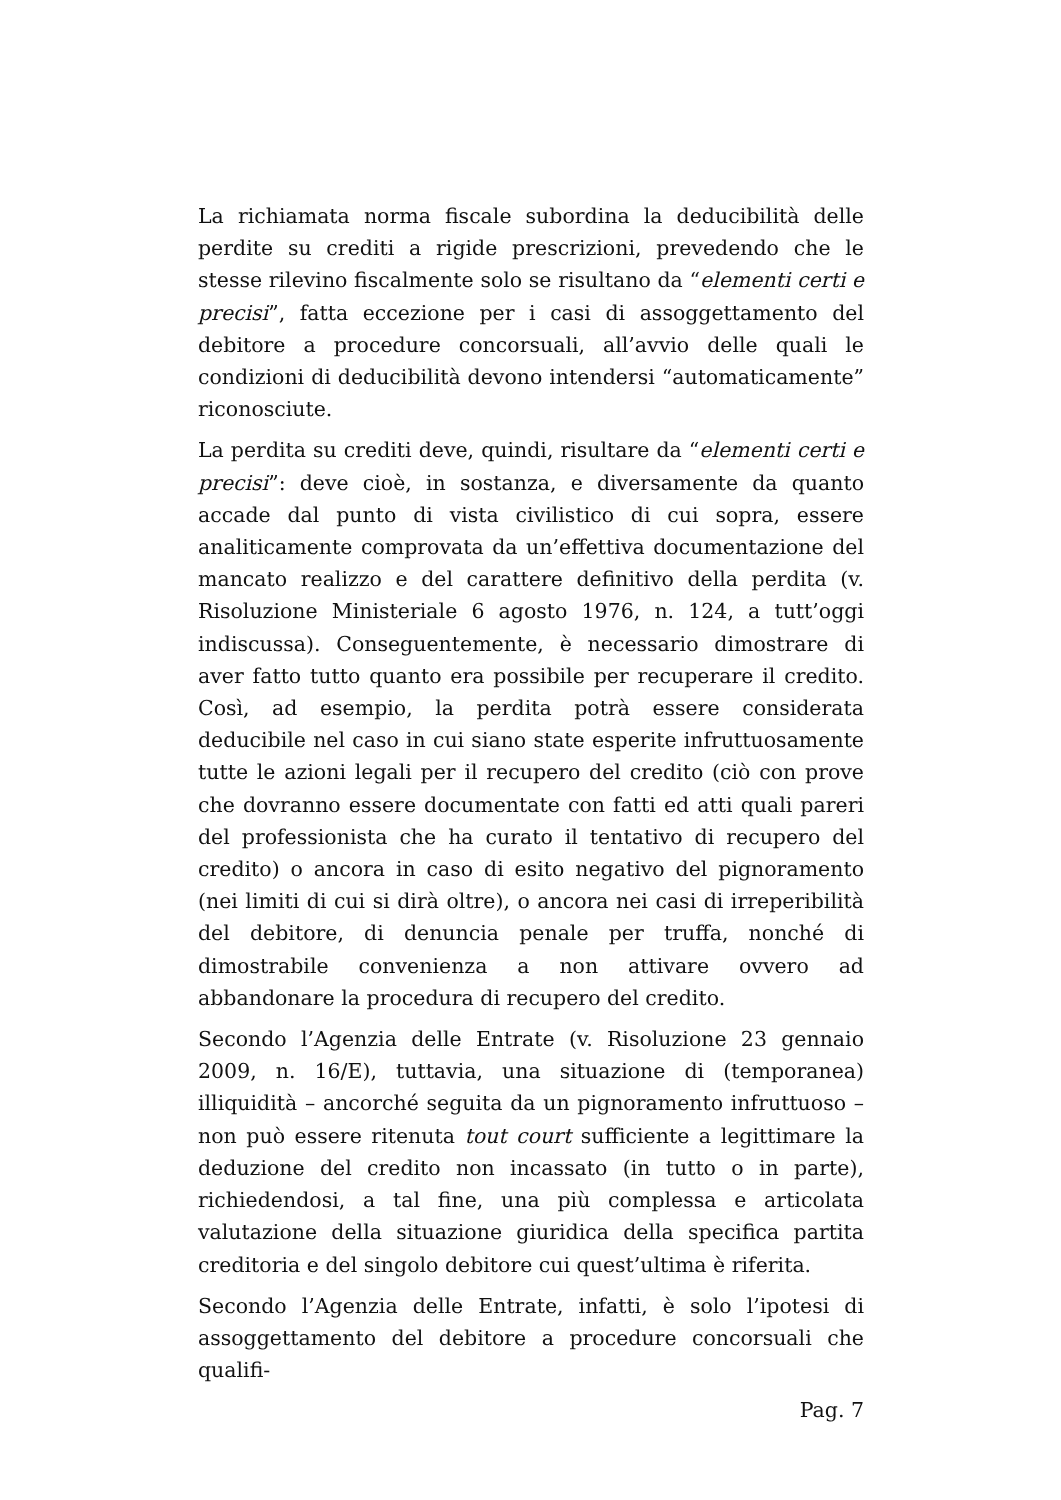La richiamata norma fiscale subordina la deducibilità delle perdite su crediti a rigide prescrizioni, prevedendo che le stesse rilevino fiscalmente solo se risultano da “elementi certi e precisi”, fatta eccezione per i casi di assoggettamento del debitore a procedure concorsuali, all’avvio delle quali le condizioni di deducibilità devono intendersi “automaticamente” riconosciute.
La perdita su crediti deve, quindi, risultare da “elementi certi e precisi”: deve cioè, in sostanza, e diversamente da quanto accade dal punto di vista civilistico di cui sopra, essere analiticamente comprovata da un’effettiva documentazione del mancato realizzo e del carattere definitivo della perdita (v. Risoluzione Ministeriale 6 agosto 1976, n. 124, a tutt’oggi indiscussa). Conseguentemente, è necessario dimostrare di aver fatto tutto quanto era possibile per recuperare il credito. Così, ad esempio, la perdita potrà essere considerata deducibile nel caso in cui siano state esperite infruttuosamente tutte le azioni legali per il recupero del credito (ciò con prove che dovranno essere documentate con fatti ed atti quali pareri del professionista che ha curato il tentativo di recupero del credito) o ancora in caso di esito negativo del pignoramento (nei limiti di cui si dirà oltre), o ancora nei casi di irreperibilità del debitore, di denuncia penale per truffa, nonché di dimostrabile convenienza a non attivare ovvero ad abbandonare la procedura di recupero del credito.
Secondo l’Agenzia delle Entrate (v. Risoluzione 23 gennaio 2009, n. 16/E), tuttavia, una situazione di (temporanea) illiquidità – ancorché seguita da un pignoramento infruttuoso – non può essere ritenuta tout court sufficiente a legittimare la deduzione del credito non incassato (in tutto o in parte), richiedendosi, a tal fine, una più complessa e articolata valutazione della situazione giuridica della specifica partita creditoria e del singolo debitore cui quest’ultima è riferita.
Secondo l’Agenzia delle Entrate, infatti, è solo l’ipotesi di assoggettamento del debitore a procedure concorsuali che qualifi-
Pag. 7